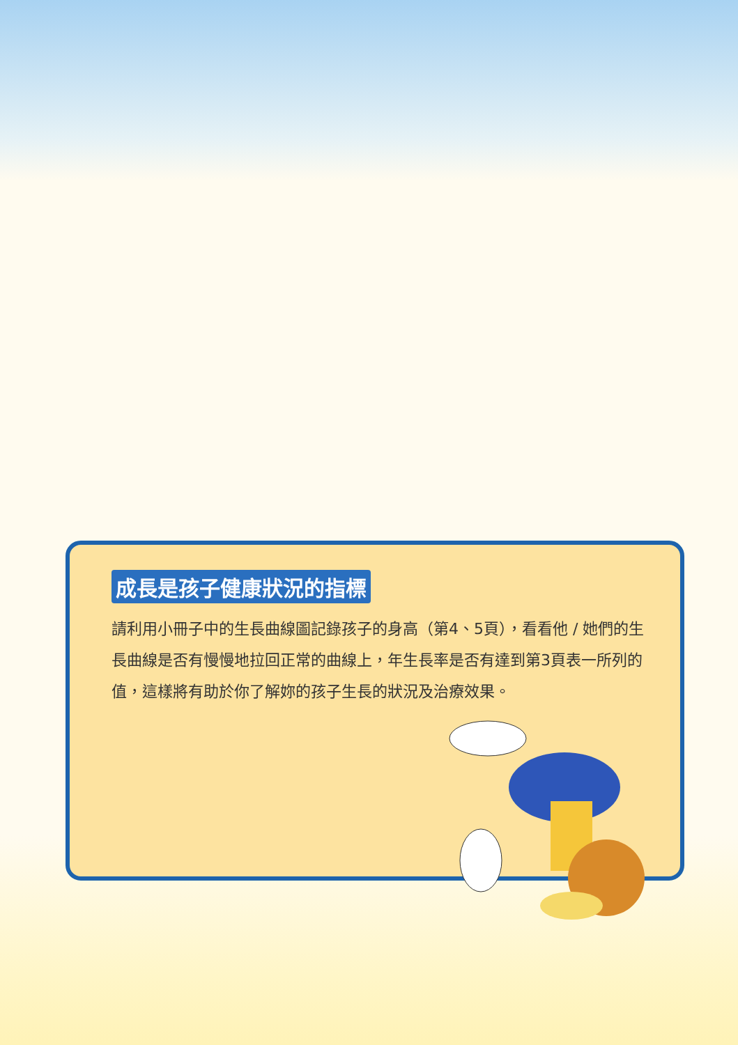成長是孩子健康狀況的指標
請利用小冊子中的生長曲線圖記錄孩子的身高（第4、5頁），看看他 / 她們的生長曲線是否有慢慢地拉回正常的曲線上，年生長率是否有達到第3頁表一所列的值，這樣將有助於你了解妳的孩子生長的狀況及治療效果。